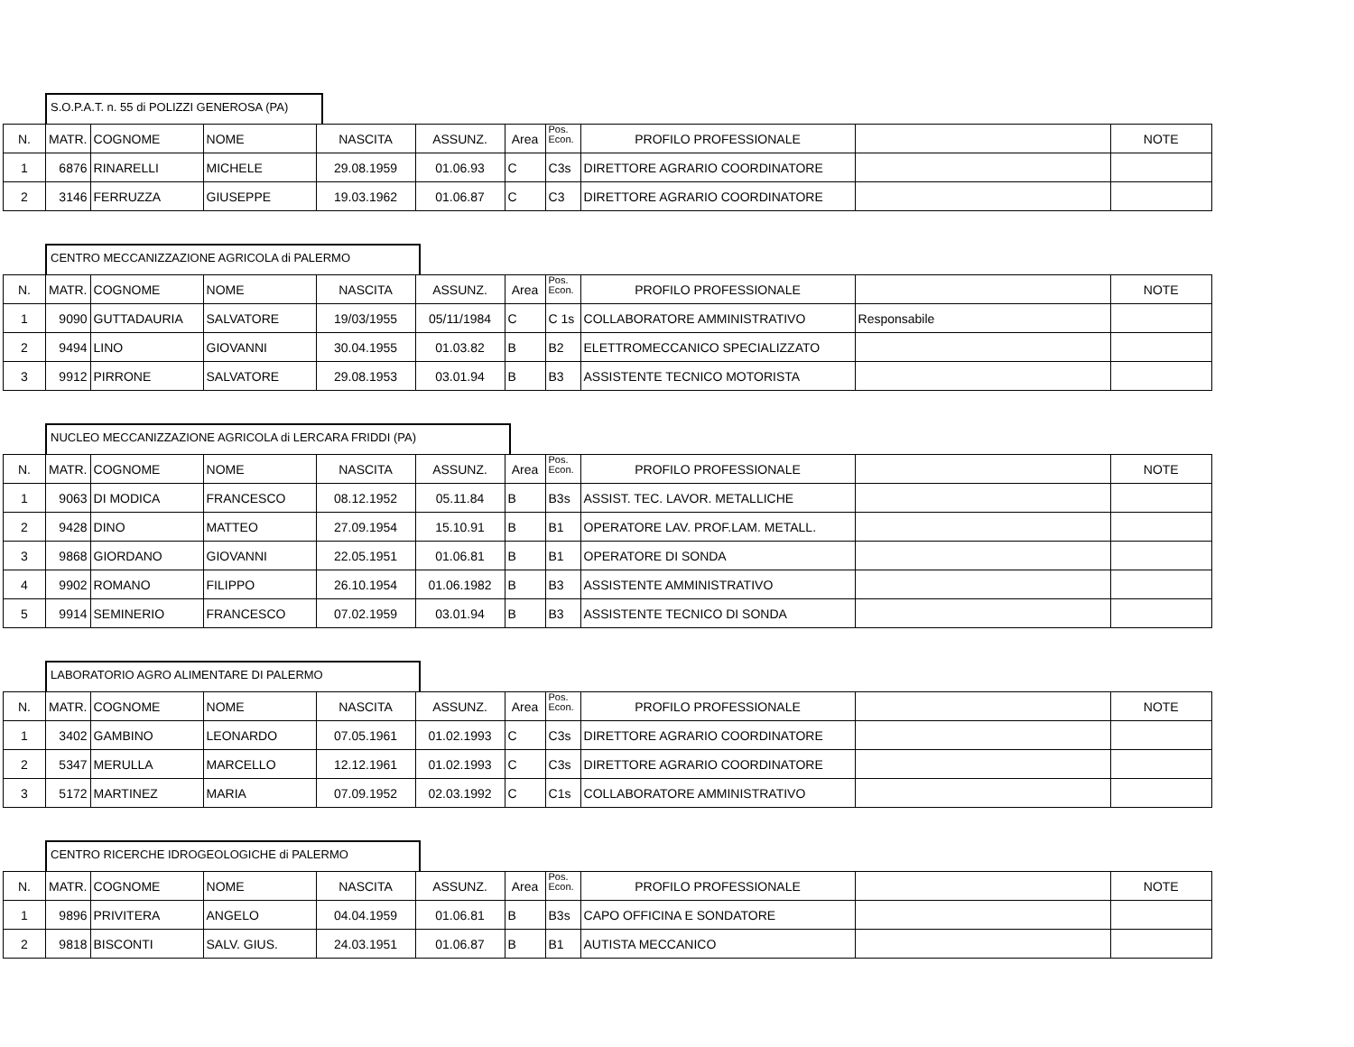S.O.P.A.T. n. 55 di POLIZZI GENEROSA (PA)
| N. | MATR. | COGNOME | NOME | NASCITA | ASSUNZ. | Area | Pos. Econ. | PROFILO PROFESSIONALE | | NOTE |
| --- | --- | --- | --- | --- | --- | --- | --- | --- | --- | --- |
| 1 | 6876 | RINARELLI | MICHELE | 29.08.1959 | 01.06.93 | C | C3s | DIRETTORE AGRARIO COORDINATORE | | |
| 2 | 3146 | FERRUZZA | GIUSEPPE | 19.03.1962 | 01.06.87 | C | C3 | DIRETTORE AGRARIO COORDINATORE | | |
CENTRO MECCANIZZAZIONE AGRICOLA di PALERMO
| N. | MATR. | COGNOME | NOME | NASCITA | ASSUNZ. | Area | Pos. Econ. | PROFILO PROFESSIONALE | | NOTE |
| --- | --- | --- | --- | --- | --- | --- | --- | --- | --- | --- |
| 1 | 9090 | GUTTADAURIA | SALVATORE | 19/03/1955 | 05/11/1984 | C | C 1s | COLLABORATORE AMMINISTRATIVO | Responsabile | |
| 2 | 9494 | LINO | GIOVANNI | 30.04.1955 | 01.03.82 | B | B2 | ELETTROMECCANICO SPECIALIZZATO | | |
| 3 | 9912 | PIRRONE | SALVATORE | 29.08.1953 | 03.01.94 | B | B3 | ASSISTENTE TECNICO MOTORISTA | | |
NUCLEO MECCANIZZAZIONE AGRICOLA di LERCARA FRIDDI (PA)
| N. | MATR. | COGNOME | NOME | NASCITA | ASSUNZ. | Area | Pos. Econ. | PROFILO PROFESSIONALE | | NOTE |
| --- | --- | --- | --- | --- | --- | --- | --- | --- | --- | --- |
| 1 | 9063 | DI MODICA | FRANCESCO | 08.12.1952 | 05.11.84 | B | B3s | ASSIST. TEC. LAVOR. METALLICHE | | |
| 2 | 9428 | DINO | MATTEO | 27.09.1954 | 15.10.91 | B | B1 | OPERATORE LAV. PROF.LAM. METALL. | | |
| 3 | 9868 | GIORDANO | GIOVANNI | 22.05.1951 | 01.06.81 | B | B1 | OPERATORE DI SONDA | | |
| 4 | 9902 | ROMANO | FILIPPO | 26.10.1954 | 01.06.1982 | B | B3 | ASSISTENTE AMMINISTRATIVO | | |
| 5 | 9914 | SEMINERIO | FRANCESCO | 07.02.1959 | 03.01.94 | B | B3 | ASSISTENTE TECNICO DI SONDA | | |
LABORATORIO AGRO ALIMENTARE DI PALERMO
| N. | MATR. | COGNOME | NOME | NASCITA | ASSUNZ. | Area | Pos. Econ. | PROFILO PROFESSIONALE | | NOTE |
| --- | --- | --- | --- | --- | --- | --- | --- | --- | --- | --- |
| 1 | 3402 | GAMBINO | LEONARDO | 07.05.1961 | 01.02.1993 | C | C3s | DIRETTORE AGRARIO COORDINATORE | | |
| 2 | 5347 | MERULLA | MARCELLO | 12.12.1961 | 01.02.1993 | C | C3s | DIRETTORE AGRARIO COORDINATORE | | |
| 3 | 5172 | MARTINEZ | MARIA | 07.09.1952 | 02.03.1992 | C | C1s | COLLABORATORE AMMINISTRATIVO | | |
CENTRO RICERCHE IDROGEOLOGICHE di PALERMO
| N. | MATR. | COGNOME | NOME | NASCITA | ASSUNZ. | Area | Pos. Econ. | PROFILO PROFESSIONALE | | NOTE |
| --- | --- | --- | --- | --- | --- | --- | --- | --- | --- | --- |
| 1 | 9896 | PRIVITERA | ANGELO | 04.04.1959 | 01.06.81 | B | B3s | CAPO OFFICINA E SONDATORE | | |
| 2 | 9818 | BISCONTI | SALV. GIUS. | 24.03.1951 | 01.06.87 | B | B1 | AUTISTA MECCANICO | | |